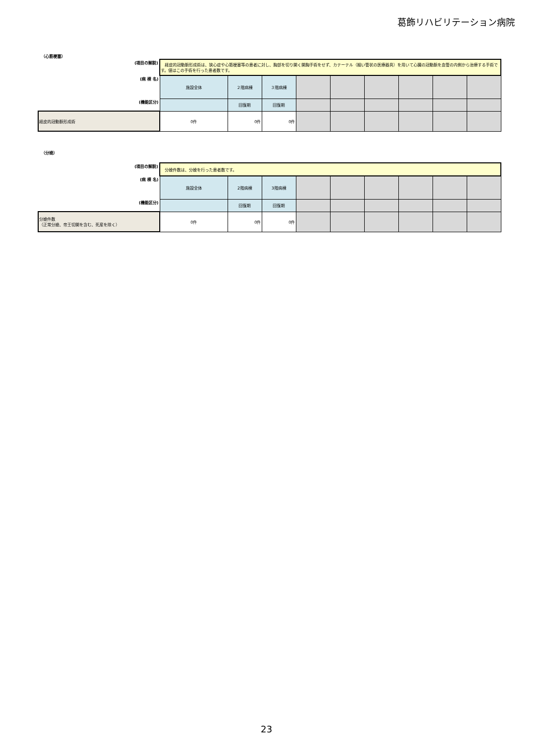葛飾リハビリテーション病院
（心筋梗塞）
| (項目の解説) | 経皮的冠動脈形成術は、狭心症や心筋梗塞等の患者に対し、胸部を切り開く開胸手術をせず、カテーテル（細い管状の医療器具）を用いて心臓の冠動脈を血管の内側から治療する手術です。値はこの手術を行った患者数です。 | | | | | | | | |
| (病 棟 名) | 施設全体 | ２階病棟 | ３階病棟 | | | | | | |
| (機能区分) | | 回復期 | 回復期 | | | | | | |
| 経皮的冠動脈形成術 | 0件 | 0件 | 0件 | | | | | | |
（分娩）
| (項目の解説) | 分娩件数は、分娩を行った患者数です。 | | | | | | | | |
| (病 棟 名) | 施設全体 | 2階病棟 | 3階病棟 | | | | | | |
| (機能区分) | | 回復期 | 回復期 | | | | | | |
| 分娩件数 （正常分娩、帝王切開を含む、死産を除く） | 0件 | 0件 | 0件 | | | | | | |
23